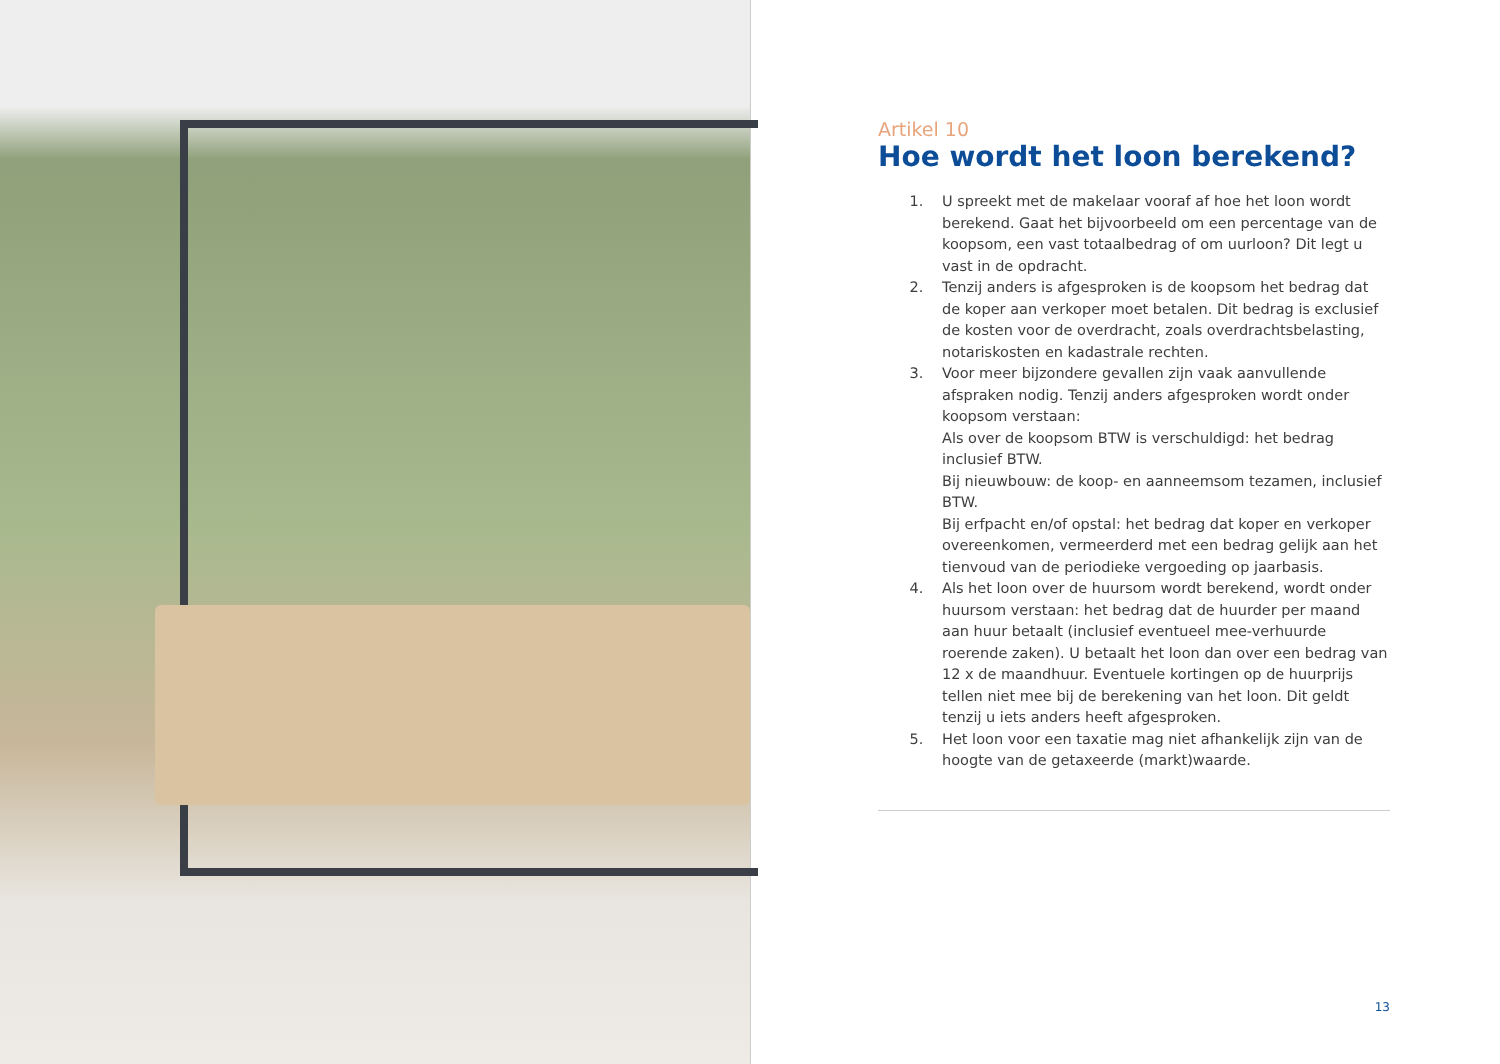Artikel 10
Hoe wordt het loon berekend?
1. U spreekt met de makelaar vooraf af hoe het loon wordt berekend. Gaat het bijvoorbeeld om een percentage van de koopsom, een vast totaalbedrag of om uurloon? Dit legt u vast in de opdracht.
2. Tenzij anders is afgesproken is de koopsom het bedrag dat de koper aan verkoper moet betalen. Dit bedrag is exclusief de kosten voor de overdracht, zoals overdrachtsbelasting, notariskosten en kadastrale rechten.
3. Voor meer bijzondere gevallen zijn vaak aanvullende afspraken nodig. Tenzij anders afgesproken wordt onder koopsom verstaan:
Als over de koopsom BTW is verschuldigd: het bedrag inclusief BTW.
Bij nieuwbouw: de koop- en aanneemsom tezamen, inclusief BTW.
Bij erfpacht en/of opstal: het bedrag dat koper en verkoper overeenkomen, vermeerderd met een bedrag gelijk aan het tienvoud van de periodieke vergoeding op jaarbasis.
4. Als het loon over de huursom wordt berekend, wordt onder huursom verstaan: het bedrag dat de huurder per maand aan huur betaalt (inclusief eventueel mee-verhuurde roerende zaken). U betaalt het loon dan over een bedrag van 12 x de maandhuur. Eventuele kortingen op de huurprijs tellen niet mee bij de berekening van het loon. Dit geldt tenzij u iets anders heeft afgesproken.
5. Het loon voor een taxatie mag niet afhankelijk zijn van de hoogte van de getaxeerde (markt)waarde.
13